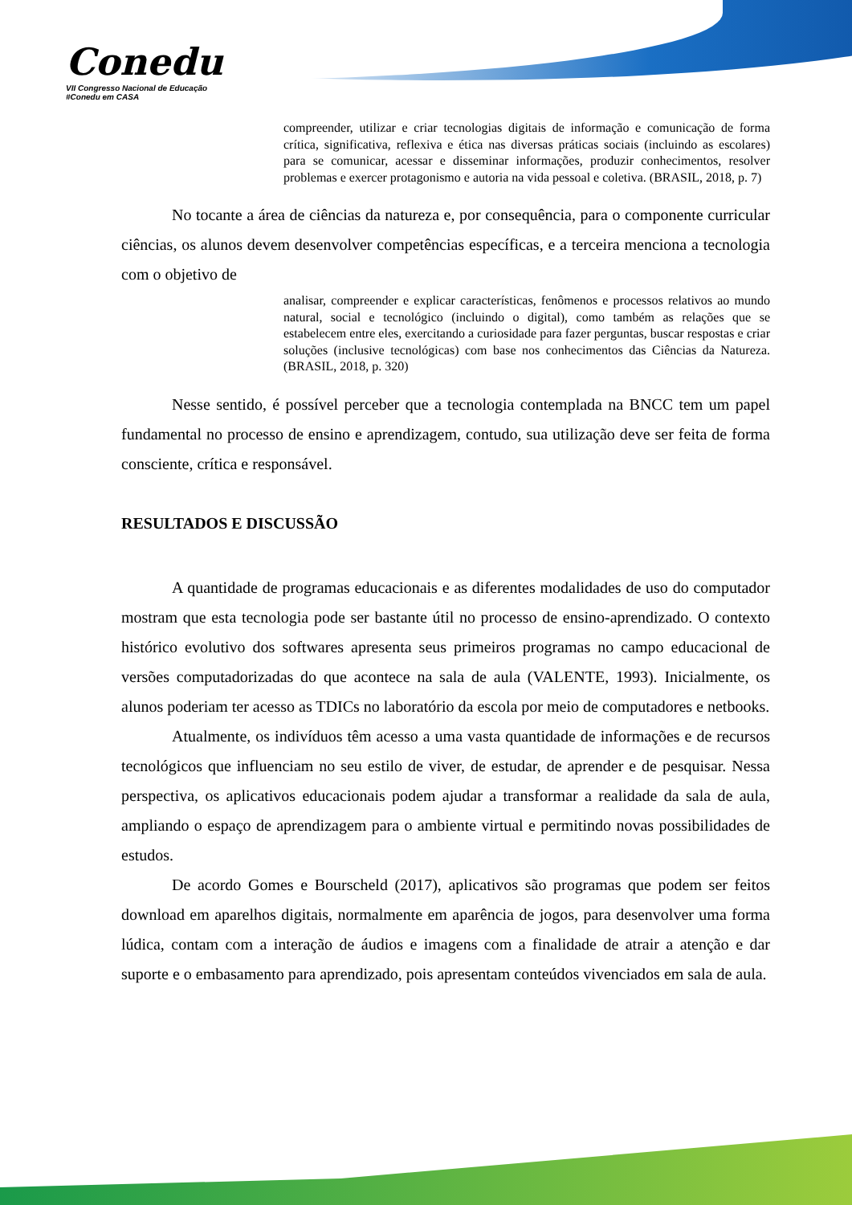Conedu
VII Congresso Nacional de Educação #Conedu em CASA
compreender, utilizar e criar tecnologias digitais de informação e comunicação de forma crítica, significativa, reflexiva e ética nas diversas práticas sociais (incluindo as escolares) para se comunicar, acessar e disseminar informações, produzir conhecimentos, resolver problemas e exercer protagonismo e autoria na vida pessoal e coletiva. (BRASIL, 2018, p. 7)
No tocante a área de ciências da natureza e, por consequência, para o componente curricular ciências, os alunos devem desenvolver competências específicas, e a terceira menciona a tecnologia com o objetivo de
analisar, compreender e explicar características, fenômenos e processos relativos ao mundo natural, social e tecnológico (incluindo o digital), como também as relações que se estabelecem entre eles, exercitando a curiosidade para fazer perguntas, buscar respostas e criar soluções (inclusive tecnológicas) com base nos conhecimentos das Ciências da Natureza. (BRASIL, 2018, p. 320)
Nesse sentido, é possível perceber que a tecnologia contemplada na BNCC tem um papel fundamental no processo de ensino e aprendizagem, contudo, sua utilização deve ser feita de forma consciente, crítica e responsável.
RESULTADOS E DISCUSSÃO
A quantidade de programas educacionais e as diferentes modalidades de uso do computador mostram que esta tecnologia pode ser bastante útil no processo de ensino-aprendizado. O contexto histórico evolutivo dos softwares apresenta seus primeiros programas no campo educacional de versões computadorizadas do que acontece na sala de aula (VALENTE, 1993). Inicialmente, os alunos poderiam ter acesso as TDICs no laboratório da escola por meio de computadores e netbooks.
Atualmente, os indivíduos têm acesso a uma vasta quantidade de informações e de recursos tecnológicos que influenciam no seu estilo de viver, de estudar, de aprender e de pesquisar. Nessa perspectiva, os aplicativos educacionais podem ajudar a transformar a realidade da sala de aula, ampliando o espaço de aprendizagem para o ambiente virtual e permitindo novas possibilidades de estudos.
De acordo Gomes e Bourscheld (2017), aplicativos são programas que podem ser feitos download em aparelhos digitais, normalmente em aparência de jogos, para desenvolver uma forma lúdica, contam com a interação de áudios e imagens com a finalidade de atrair a atenção e dar suporte e o embasamento para aprendizado, pois apresentam conteúdos vivenciados em sala de aula.